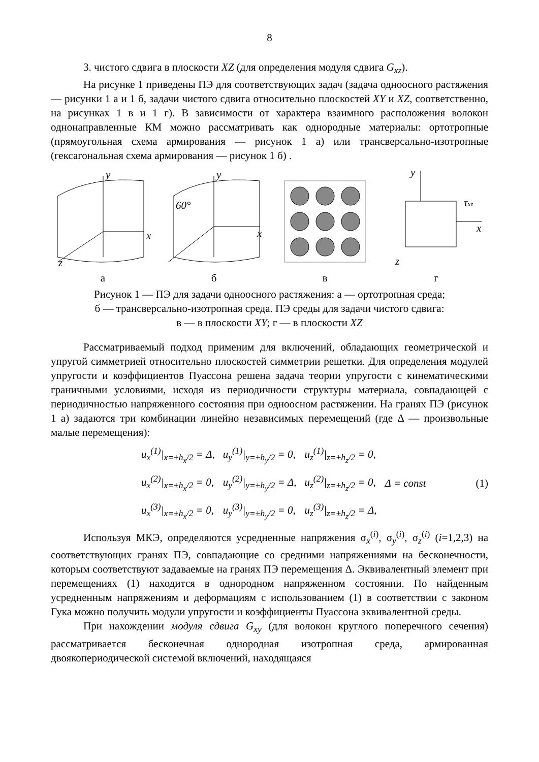8
3. чистого сдвига в плоскости XZ (для определения модуля сдвига G<sub>xz</sub>).
На рисунке 1 приведены ПЭ для соответствующих задач (задача одноосного растяжения — рисунки 1 а и 1 б, задачи чистого сдвига относительно плоскостей XY и XZ, соответственно, на рисунках 1 в и 1 г). В зависимости от характера взаимного расположения волокон однонаправленные КМ можно рассматривать как однородные материалы: ортотропные (прямоугольная схема армирования — рисунок 1 а) или трансверсально-изотропные (гексагональная схема армирования — рисунок 1 б) .
y
x
z
а
60°
y
x
б
в
y
x
z
τxz
г
Рисунок 1 — ПЭ для задачи одноосного растяжения: а — ортотропная среда;
б — трансверсально-изотропная среда. ПЭ среды для задачи чистого сдвига:
в — в плоскости XY; г — в плоскости XZ
Рассматриваемый подход применим для включений, обладающих геометрической и упругой симметрией относительно плоскостей симметрии решетки. Для определения модулей упругости и коэффициентов Пуассона решена задача теории упругости с кинематическими граничными условиями, исходя из периодичности структуры материала, совпадающей с периодичностью напряженного состояния при одноосном растяжении. На гранях ПЭ (рисунок 1 а) задаются три комбинации линейно независимых перемещений (где Δ — произвольные малые перемещения):
| u<sub>x</sub><sup>(1)</sup>/<sub>x=±h<sub>x</sub>/2</sub> = Δ, | u<sub>y</sub><sup>(1)</sup>/<sub>y=±h<sub>y</sub>/2</sub> = 0, | u<sub>z</sub><sup>(1)</sup>/<sub>z=±h<sub>z</sub>/2</sub> = 0, | |
| u<sub>x</sub><sup>(2)</sup>/<sub>x=±h<sub>x</sub>/2</sub> = 0, | u<sub>y</sub><sup>(2)</sup>/<sub>y=±h<sub>y</sub>/2</sub> = Δ, | u<sub>z</sub><sup>(2)</sup>/<sub>z=±h<sub>z</sub>/2</sub> = 0, | Δ = const |
| u<sub>x</sub><sup>(3)</sup>/<sub>x=±h<sub>x</sub>/2</sub> = 0, | u<sub>y</sub><sup>(3)</sup>/<sub>y=±h<sub>y</sub>/2</sub> = 0, | u<sub>z</sub><sup>(3)</sup>/<sub>z=±h<sub>z</sub>/2</sub> = Δ, | |
(1)
Используя МКЭ, определяются усредненные напряжения σ<sub>x</sub><sup>(i)</sup>, σ<sub>y</sub><sup>(i)</sup>, σ<sub>z</sub><sup>(i)</sup> (i=1,2,3) на соответствующих гранях ПЭ, совпадающие со средними напряжениями на бесконечности, которым соответствуют задаваемые на гранях ПЭ перемещения Δ. Эквивалентный элемент при перемещениях (1) находится в однородном напряженном состоянии. По найденным усредненным напряжениям и деформациям с использованием (1) в соответствии с законом Гука можно получить модули упругости и коэффициенты Пуассона эквивалентной среды.
При нахождении модуля сдвига G<sub>xy</sub> (для волокон круглого поперечного сечения) рассматривается бесконечная однородная изотропная среда, армированная двоякопериодической системой включений, находящаяся